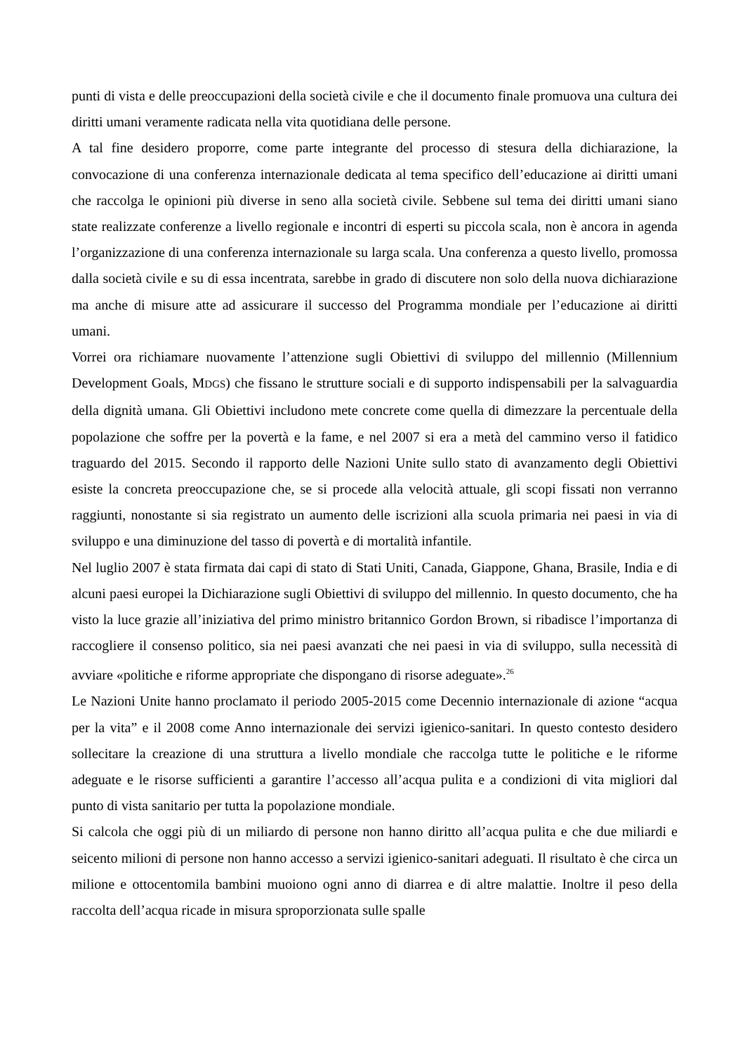punti di vista e delle preoccupazioni della società civile e che il documento finale promuova una cultura dei diritti umani veramente radicata nella vita quotidiana delle persone.
A tal fine desidero proporre, come parte integrante del processo di stesura della dichiarazione, la convocazione di una conferenza internazionale dedicata al tema specifico dell’educazione ai diritti umani che raccolga le opinioni più diverse in seno alla società civile. Sebbene sul tema dei diritti umani siano state realizzate conferenze a livello regionale e incontri di esperti su piccola scala, non è ancora in agenda l’organizzazione di una conferenza internazionale su larga scala. Una conferenza a questo livello, promossa dalla società civile e su di essa incentrata, sarebbe in grado di discutere non solo della nuova dichiarazione ma anche di misure atte ad assicurare il successo del Programma mondiale per l’educazione ai diritti umani.
Vorrei ora richiamare nuovamente l’attenzione sugli Obiettivi di sviluppo del millennio (Millennium Development Goals, MDGS) che fissano le strutture sociali e di supporto indispensabili per la salvaguardia della dignità umana. Gli Obiettivi includono mete concrete come quella di dimezzare la percentuale della popolazione che soffre per la povertà e la fame, e nel 2007 si era a metà del cammino verso il fatidico traguardo del 2015. Secondo il rapporto delle Nazioni Unite sullo stato di avanzamento degli Obiettivi esiste la concreta preoccupazione che, se si procede alla velocità attuale, gli scopi fissati non verranno raggiunti, nonostante si sia registrato un aumento delle iscrizioni alla scuola primaria nei paesi in via di sviluppo e una diminuzione del tasso di povertà e di mortalità infantile.
Nel luglio 2007 è stata firmata dai capi di stato di Stati Uniti, Canada, Giappone, Ghana, Brasile, India e di alcuni paesi europei la Dichiarazione sugli Obiettivi di sviluppo del millennio. In questo documento, che ha visto la luce grazie all’iniziativa del primo ministro britannico Gordon Brown, si ribadisce l’importanza di raccogliere il consenso politico, sia nei paesi avanzati che nei paesi in via di sviluppo, sulla necessità di avviare «politiche e riforme appropriate che dispongano di risorse adeguate».<sup>26</sup>
Le Nazioni Unite hanno proclamato il periodo 2005-2015 come Decennio internazionale di azione “acqua per la vita” e il 2008 come Anno internazionale dei servizi igienico-sanitari. In questo contesto desidero sollecitare la creazione di una struttura a livello mondiale che raccolga tutte le politiche e le riforme adeguate e le risorse sufficienti a garantire l’accesso all’acqua pulita e a condizioni di vita migliori dal punto di vista sanitario per tutta la popolazione mondiale.
Si calcola che oggi più di un miliardo di persone non hanno diritto all’acqua pulita e che due miliardi e seicento milioni di persone non hanno accesso a servizi igienico-sanitari adeguati. Il risultato è che circa un milione e ottocentomila bambini muoiono ogni anno di diarrea e di altre malattie. Inoltre il peso della raccolta dell’acqua ricade in misura sproporzionata sulle spalle